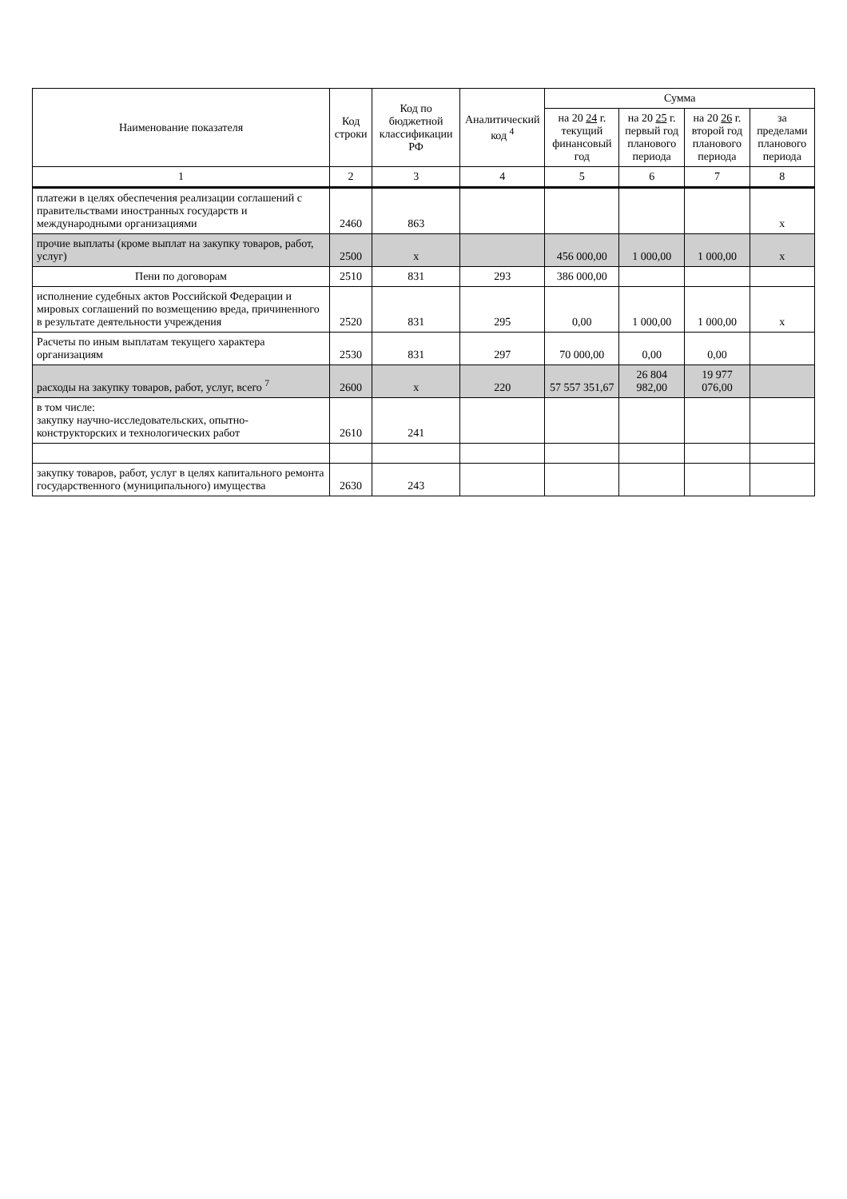| Наименование показателя | Код строки | Код по бюджетной классификации РФ | Аналитический код <sup>4</sup> | Сумма | | | |
| --- | --- | --- | --- | --- | --- | --- | --- |
| | | | | на 20 24 г. текущий финансовый год | на 20 25 г. первый год планового периода | на 20 26 г. второй год планового периода | за пределами планового периода |
| 1 | 2 | 3 | 4 | 5 | 6 | 7 | 8 |
| платежи в целях обеспечения реализации соглашений с правительствами иностранных государств и международными организациями | 2460 | 863 | | | | | х |
| прочие выплаты (кроме выплат на закупку товаров, работ, услуг) | 2500 | х | | 456 000,00 | 1 000,00 | 1 000,00 | х |
| Пени по договорам | 2510 | 831 | 293 | 386 000,00 | | | |
| исполнение судебных актов Российской Федерации и мировых соглашений по возмещению вреда, причиненного в результате деятельности учреждения | 2520 | 831 | 295 | 0,00 | 1 000,00 | 1 000,00 | х |
| Расчеты по иным выплатам текущего характера организациям | 2530 | 831 | 297 | 70 000,00 | 0,00 | 0,00 | |
| расходы на закупку товаров, работ, услуг, всего <sup>7</sup> | 2600 | х | 220 | 57 557 351,67 | 26 804 982,00 | 19 977 076,00 | |
| в том числе: закупку научно-исследовательских, опытно-конструкторских и технологических работ | 2610 | 241 | | | | | |
| закупку товаров, работ, услуг в целях капитального ремонта государственного (муниципального) имущества | 2630 | 243 | | | | | |